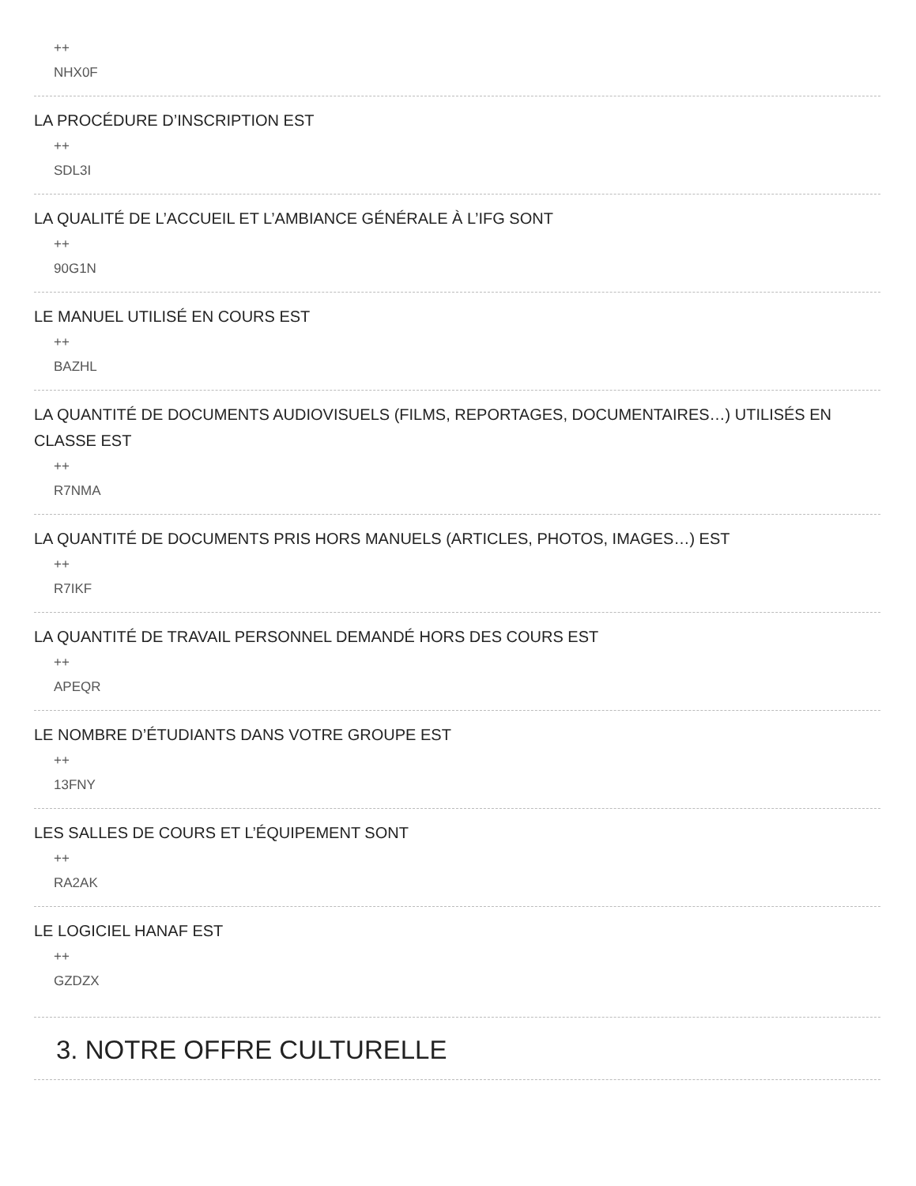++
NHX0F
LA PROCÉDURE D’INSCRIPTION EST
++
SDL3I
LA QUALITÉ DE L’ACCUEIL ET L’AMBIANCE GÉNÉRALE À L’IFG SONT
++
90G1N
LE MANUEL UTILISÉ EN COURS EST
++
BAZHL
LA QUANTITÉ DE DOCUMENTS AUDIOVISUELS (FILMS, REPORTAGES, DOCUMENTAIRES…) UTILISÉS EN CLASSE EST
++
R7NMA
LA QUANTITÉ DE DOCUMENTS PRIS HORS MANUELS (ARTICLES, PHOTOS, IMAGES…) EST
++
R7IKF
LA QUANTITÉ DE TRAVAIL PERSONNEL DEMANDÉ HORS DES COURS EST
++
APEQR
LE NOMBRE D’ÉTUDIANTS DANS VOTRE GROUPE EST
++
13FNY
LES SALLES DE COURS ET L’ÉQUIPEMENT SONT
++
RA2AK
LE LOGICIEL HANAF EST
++
GZDZX
3. NOTRE OFFRE CULTURELLE